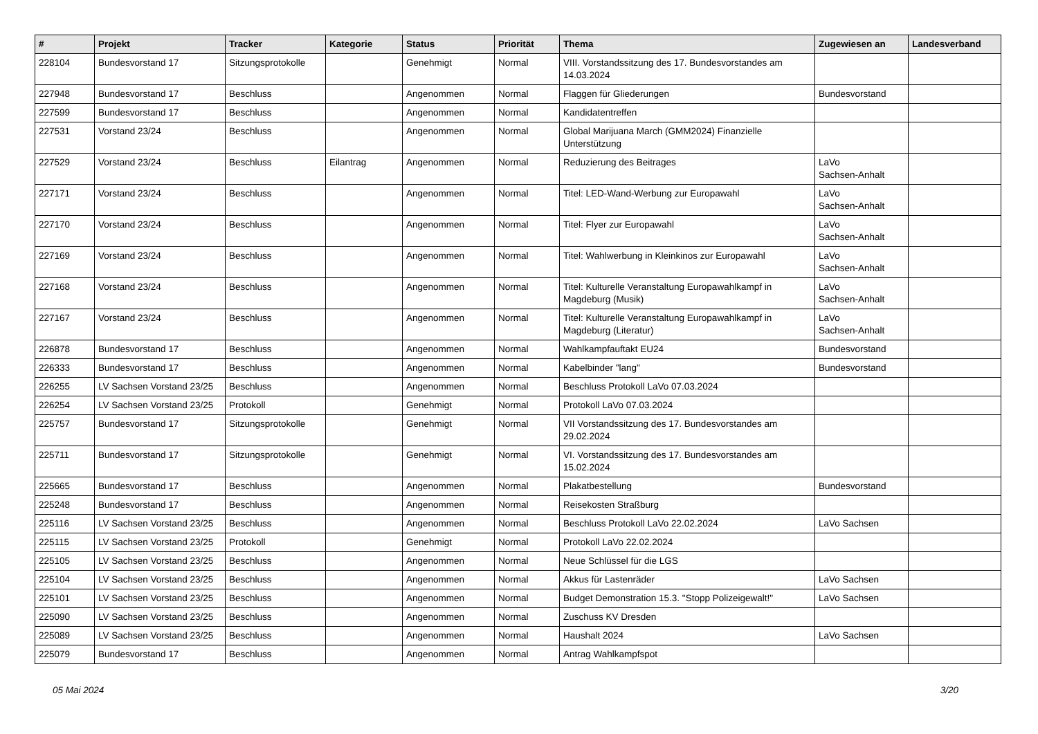| # | Projekt | Tracker | Kategorie | Status | Priorität | Thema | Zugewiesen an | Landesverband |
| --- | --- | --- | --- | --- | --- | --- | --- | --- |
| 228104 | Bundesvorstand 17 | Sitzungsprotokolle | | Genehmigt | Normal | VIII. Vorstandssitzung des 17. Bundesvorstandes am 14.03.2024 | | |
| 227948 | Bundesvorstand 17 | Beschluss | | Angenommen | Normal | Flaggen für Gliederungen | Bundesvorstand | |
| 227599 | Bundesvorstand 17 | Beschluss | | Angenommen | Normal | Kandidatentreffen | | |
| 227531 | Vorstand 23/24 | Beschluss | | Angenommen | Normal | Global Marijuana March (GMM2024) Finanzielle Unterstützung | | |
| 227529 | Vorstand 23/24 | Beschluss | Eilantrag | Angenommen | Normal | Reduzierung des Beitrages | LaVo Sachsen-Anhalt | |
| 227171 | Vorstand 23/24 | Beschluss | | Angenommen | Normal | Titel: LED-Wand-Werbung zur Europawahl | LaVo Sachsen-Anhalt | |
| 227170 | Vorstand 23/24 | Beschluss | | Angenommen | Normal | Titel: Flyer zur Europawahl | LaVo Sachsen-Anhalt | |
| 227169 | Vorstand 23/24 | Beschluss | | Angenommen | Normal | Titel: Wahlwerbung in Kleinkinos zur Europawahl | LaVo Sachsen-Anhalt | |
| 227168 | Vorstand 23/24 | Beschluss | | Angenommen | Normal | Titel: Kulturelle Veranstaltung Europawahlkampf in Magdeburg (Musik) | LaVo Sachsen-Anhalt | |
| 227167 | Vorstand 23/24 | Beschluss | | Angenommen | Normal | Titel: Kulturelle Veranstaltung Europawahlkampf in Magdeburg (Literatur) | LaVo Sachsen-Anhalt | |
| 226878 | Bundesvorstand 17 | Beschluss | | Angenommen | Normal | Wahlkampfauftakt EU24 | Bundesvorstand | |
| 226333 | Bundesvorstand 17 | Beschluss | | Angenommen | Normal | Kabelbinder "lang" | Bundesvorstand | |
| 226255 | LV Sachsen Vorstand 23/25 | Beschluss | | Angenommen | Normal | Beschluss Protokoll LaVo 07.03.2024 | | |
| 226254 | LV Sachsen Vorstand 23/25 | Protokoll | | Genehmigt | Normal | Protokoll LaVo 07.03.2024 | | |
| 225757 | Bundesvorstand 17 | Sitzungsprotokolle | | Genehmigt | Normal | VII Vorstandssitzung des 17. Bundesvorstandes am 29.02.2024 | | |
| 225711 | Bundesvorstand 17 | Sitzungsprotokolle | | Genehmigt | Normal | VI. Vorstandssitzung des 17. Bundesvorstandes am 15.02.2024 | | |
| 225665 | Bundesvorstand 17 | Beschluss | | Angenommen | Normal | Plakatbestellung | Bundesvorstand | |
| 225248 | Bundesvorstand 17 | Beschluss | | Angenommen | Normal | Reisekosten Straßburg | | |
| 225116 | LV Sachsen Vorstand 23/25 | Beschluss | | Angenommen | Normal | Beschluss Protokoll LaVo 22.02.2024 | LaVo Sachsen | |
| 225115 | LV Sachsen Vorstand 23/25 | Protokoll | | Genehmigt | Normal | Protokoll LaVo 22.02.2024 | | |
| 225105 | LV Sachsen Vorstand 23/25 | Beschluss | | Angenommen | Normal | Neue Schlüssel für die LGS | | |
| 225104 | LV Sachsen Vorstand 23/25 | Beschluss | | Angenommen | Normal | Akkus für Lastenräder | LaVo Sachsen | |
| 225101 | LV Sachsen Vorstand 23/25 | Beschluss | | Angenommen | Normal | Budget Demonstration 15.3. "Stopp Polizeigewalt!" | LaVo Sachsen | |
| 225090 | LV Sachsen Vorstand 23/25 | Beschluss | | Angenommen | Normal | Zuschuss KV Dresden | | |
| 225089 | LV Sachsen Vorstand 23/25 | Beschluss | | Angenommen | Normal | Haushalt 2024 | LaVo Sachsen | |
| 225079 | Bundesvorstand 17 | Beschluss | | Angenommen | Normal | Antrag Wahlkampfspot | | |
05 Mai 2024 3/20